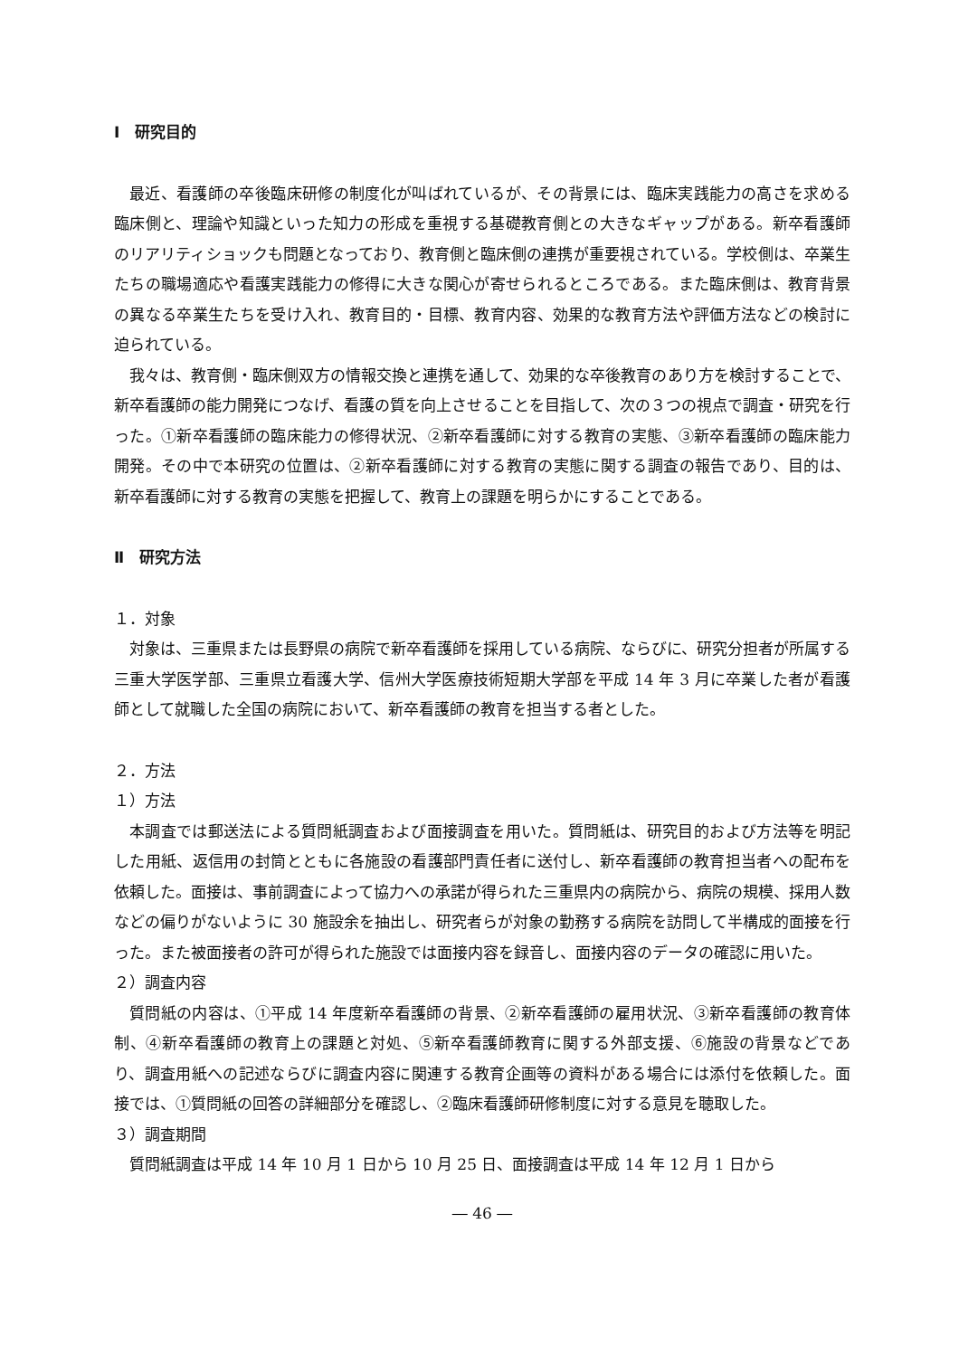Ⅰ　研究目的
最近、看護師の卒後臨床研修の制度化が叫ばれているが、その背景には、臨床実践能力の高さを求める臨床側と、理論や知識といった知力の形成を重視する基礎教育側との大きなギャップがある。新卒看護師のリアリティショックも問題となっており、教育側と臨床側の連携が重要視されている。学校側は、卒業生たちの職場適応や看護実践能力の修得に大きな関心が寄せられるところである。また臨床側は、教育背景の異なる卒業生たちを受け入れ、教育目的・目標、教育内容、効果的な教育方法や評価方法などの検討に迫られている。
我々は、教育側・臨床側双方の情報交換と連携を通して、効果的な卒後教育のあり方を検討することで、新卒看護師の能力開発につなげ、看護の質を向上させることを目指して、次の３つの視点で調査・研究を行った。①新卒看護師の臨床能力の修得状況、②新卒看護師に対する教育の実態、③新卒看護師の臨床能力開発。その中で本研究の位置は、②新卒看護師に対する教育の実態に関する調査の報告であり、目的は、新卒看護師に対する教育の実態を把握して、教育上の課題を明らかにすることである。
Ⅱ　研究方法
１．対象
対象は、三重県または長野県の病院で新卒看護師を採用している病院、ならびに、研究分担者が所属する三重大学医学部、三重県立看護大学、信州大学医療技術短期大学部を平成 14 年 3 月に卒業した者が看護師として就職した全国の病院において、新卒看護師の教育を担当する者とした。
２．方法
１）方法
本調査では郵送法による質問紙調査および面接調査を用いた。質問紙は、研究目的および方法等を明記した用紙、返信用の封筒とともに各施設の看護部門責任者に送付し、新卒看護師の教育担当者への配布を依頼した。面接は、事前調査によって協力への承諾が得られた三重県内の病院から、病院の規模、採用人数などの偏りがないように 30 施設余を抽出し、研究者らが対象の勤務する病院を訪問して半構成的面接を行った。また被面接者の許可が得られた施設では面接内容を録音し、面接内容のデータの確認に用いた。
２）調査内容
質問紙の内容は、①平成 14 年度新卒看護師の背景、②新卒看護師の雇用状況、③新卒看護師の教育体制、④新卒看護師の教育上の課題と対処、⑤新卒看護師教育に関する外部支援、⑥施設の背景などであり、調査用紙への記述ならびに調査内容に関連する教育企画等の資料がある場合には添付を依頼した。面接では、①質問紙の回答の詳細部分を確認し、②臨床看護師研修制度に対する意見を聴取した。
３）調査期間
質問紙調査は平成 14 年 10 月 1 日から 10 月 25 日、面接調査は平成 14 年 12 月 1 日から
― 46 ―